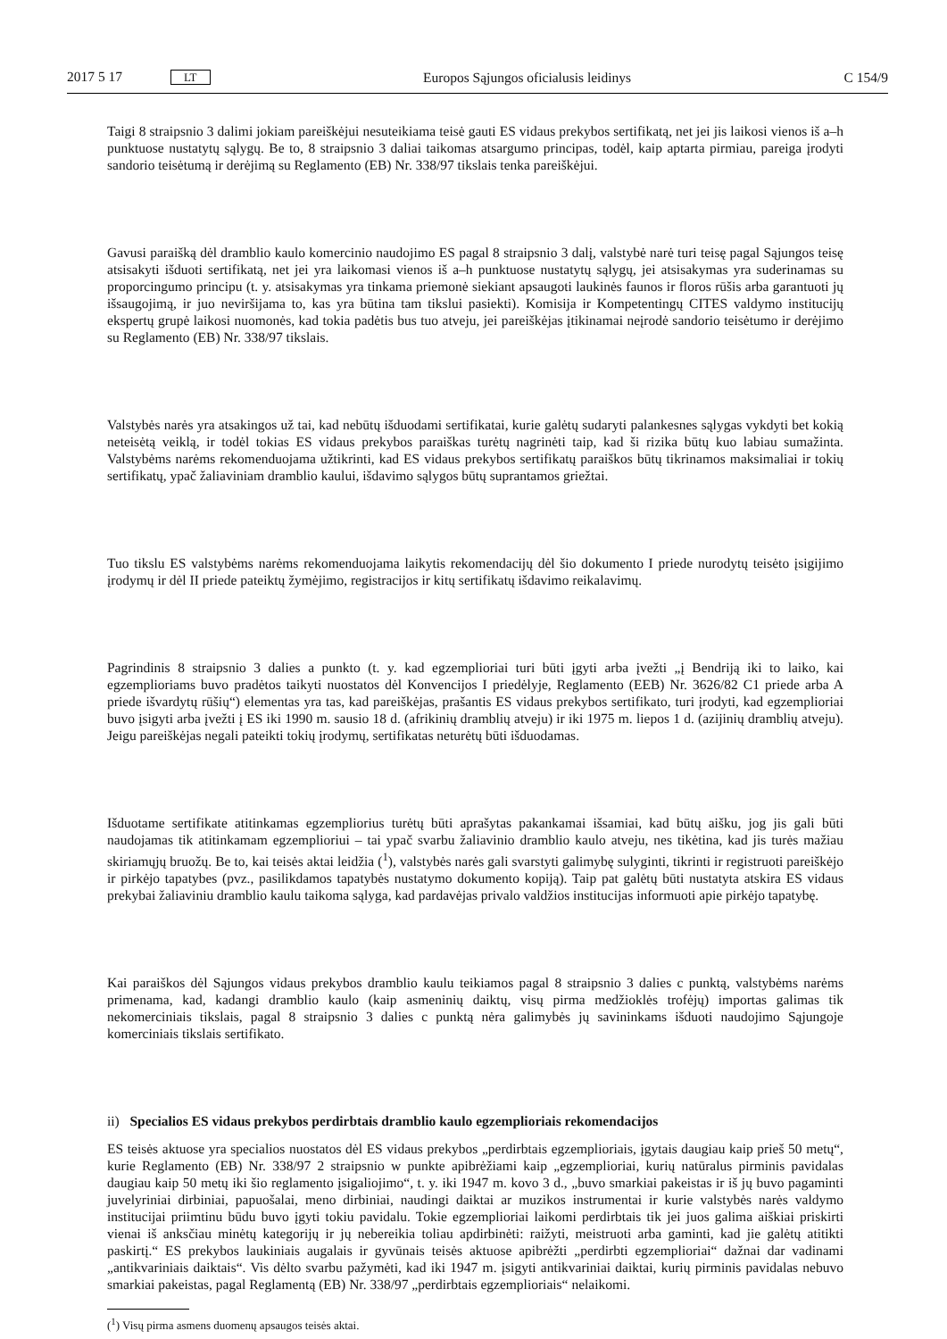2017 5 17 LT Europos Sąjungos oficialusis leidinys C 154/9
Taigi 8 straipsnio 3 dalimi jokiam pareiškėjui nesuteikiama teisė gauti ES vidaus prekybos sertifikatą, net jei jis laikosi vienos iš a–h punktuose nustatytų sąlygų. Be to, 8 straipsnio 3 daliai taikomas atsargumo principas, todėl, kaip aptarta pirmiau, pareiga įrodyti sandorio teisėtumą ir derėjimą su Reglamento (EB) Nr. 338/97 tikslais tenka pareiškėjui.
Gavusi paraišką dėl dramblio kaulo komercinio naudojimo ES pagal 8 straipsnio 3 dalį, valstybė narė turi teisę pagal Sąjungos teisę atsisakyti išduoti sertifikatą, net jei yra laikomasi vienos iš a–h punktuose nustatytų sąlygų, jei atsisakymas yra suderinamas su proporcingumo principu (t. y. atsisakymas yra tinkama priemonė siekiant apsaugoti laukinės faunos ir floros rūšis arba garantuoti jų išsaugojimą, ir juo neviršijama to, kas yra būtina tam tikslui pasiekti). Komisija ir Kompetentingų CITES valdymo institucijų ekspertų grupė laikosi nuomonės, kad tokia padėtis bus tuo atveju, jei pareiškėjas įtikinamai neįrodė sandorio teisėtumo ir derėjimo su Reglamento (EB) Nr. 338/97 tikslais.
Valstybės narės yra atsakingos už tai, kad nebūtų išduodami sertifikatai, kurie galėtų sudaryti palankesnes sąlygas vykdyti bet kokią neteisėtą veiklą, ir todėl tokias ES vidaus prekybos paraiškas turėtų nagrinėti taip, kad ši rizika būtų kuo labiau sumažinta. Valstybėms narėms rekomenduojama užtikrinti, kad ES vidaus prekybos sertifikatų paraiškos būtų tikrinamos maksimaliai ir tokių sertifikatų, ypač žaliaviniam dramblio kaului, išdavimo sąlygos būtų suprantamos griežtai.
Tuo tikslu ES valstybėms narėms rekomenduojama laikytis rekomendacijų dėl šio dokumento I priede nurodytų teisėto įsigijimo įrodymų ir dėl II priede pateiktų žymėjimo, registracijos ir kitų sertifikatų išdavimo reikalavimų.
Pagrindinis 8 straipsnio 3 dalies a punkto (t. y. kad egzemplioriai turi būti įgyti arba įvežti „į Bendriją iki to laiko, kai egzemplioriams buvo pradėtos taikyti nuostatos dėl Konvencijos I priedėlyje, Reglamento (EEB) Nr. 3626/82 C1 priede arba A priede išvardytų rūšių“) elementas yra tas, kad pareiškėjas, prašantis ES vidaus prekybos sertifikato, turi įrodyti, kad egzemplioriai buvo įsigyti arba įvežti į ES iki 1990 m. sausio 18 d. (afrikinių dramblių atveju) ir iki 1975 m. liepos 1 d. (azijinių dramblių atveju). Jeigu pareiškėjas negali pateikti tokių įrodymų, sertifikatas neturėtų būti išduodamas.
Išduotame sertifikate atitinkamas egzempliorius turėtų būti aprašytas pakankamai išsamiai, kad būtų aišku, jog jis gali būti naudojamas tik atitinkamam egzemplioriui – tai ypač svarbu žaliavinio dramblio kaulo atveju, nes tikėtina, kad jis turės mažiau skiriamųjų bruožų. Be to, kai teisės aktai leidžia (<sup>1</sup>), valstybės narės gali svarstyti galimybę sulyginti, tikrinti ir registruoti pareiškėjo ir pirkėjo tapatybes (pvz., pasilikdamos tapatybės nustatymo dokumento kopiją). Taip pat galėtų būti nustatyta atskira ES vidaus prekybai žaliaviniu dramblio kaulu taikoma sąlyga, kad pardavėjas privalo valdžios institucijas informuoti apie pirkėjo tapatybę.
Kai paraiškos dėl Sąjungos vidaus prekybos dramblio kaulu teikiamos pagal 8 straipsnio 3 dalies c punktą, valstybėms narėms primenama, kad, kadangi dramblio kaulo (kaip asmeninių daiktų, visų pirma medžioklės trofėjų) importas galimas tik nekomerciniais tikslais, pagal 8 straipsnio 3 dalies c punktą nėra galimybės jų savininkams išduoti naudojimo Sąjungoje komerciniais tikslais sertifikato.
ii) Specialios ES vidaus prekybos perdirbtais dramblio kaulo egzemplioriais rekomendacijos
ES teisės aktuose yra specialios nuostatos dėl ES vidaus prekybos „perdirbtais egzemplioriais, įgytais daugiau kaip prieš 50 metų“, kurie Reglamento (EB) Nr. 338/97 2 straipsnio w punkte apibrėžiami kaip „egzemplioriai, kurių natūralus pirminis pavidalas daugiau kaip 50 metų iki šio reglamento įsigaliojimo“, t. y. iki 1947 m. kovo 3 d., „buvo smarkiai pakeistas ir iš jų buvo pagaminti juvelyriniai dirbiniai, papuošalai, meno dirbiniai, naudingi daiktai ar muzikos instrumentai ir kurie valstybės narės valdymo institucijai priimtinu būdu buvo įgyti tokiu pavidalu. Tokie egzemplioriai laikomi perdirbtais tik jei juos galima aiškiai priskirti vienai iš anksčiau minėtų kategorijų ir jų nebereikia toliau apdirbinėti: raižyti, meistruoti arba gaminti, kad jie galėtų atitikti paskirtį.“ ES prekybos laukiniais augalais ir gyvūnais teisės aktuose apibrėžti „perdirbti egzemplioriai“ dažnai dar vadinami „antikvariniais daiktais“. Vis dėlto svarbu pažymėti, kad iki 1947 m. įsigyti antikvariniai daiktai, kurių pirminis pavidalas nebuvo smarkiai pakeistas, pagal Reglamentą (EB) Nr. 338/97 „perdirbtais egzemplioriais“ nelaikomi.
(<sup>1</sup>) Visų pirma asmens duomenų apsaugos teisės aktai.